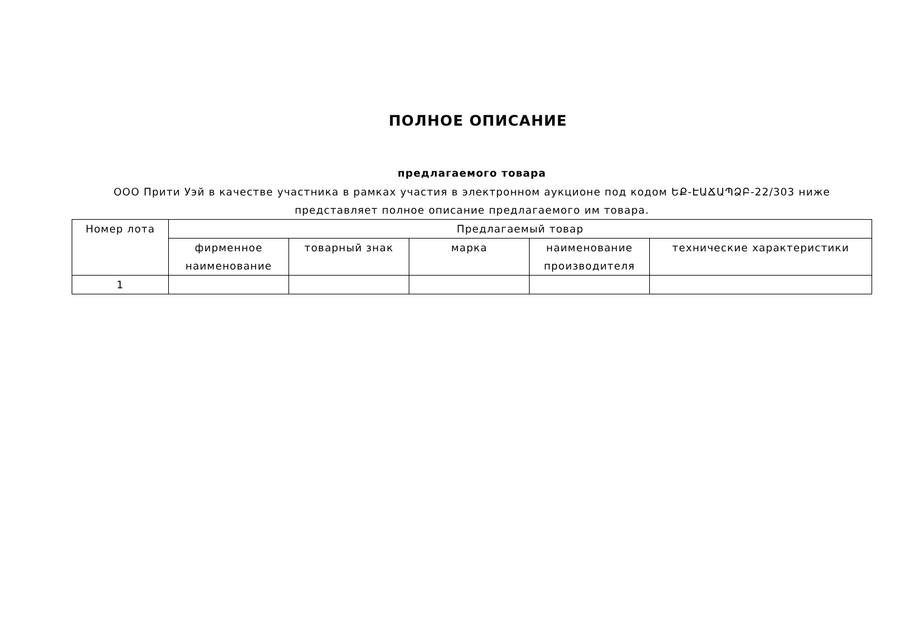ПОЛНОЕ ОПИСАНИЕ
предлагаемого товара
ООО Прити Уэй в качестве участника в рамках участия в электронном аукционе под кодом ԵՔ-ԷԱՃԱՊՁԲ-22/303 ниже представляет полное описание предлагаемого им товара.
| Номер лота | Предлагаемый товар | | | | |
| --- | --- | --- | --- | --- | --- |
| | фирменное наименование | товарный знак | марка | наименование производителя | технические характеристики |
| 1 | | | | | |